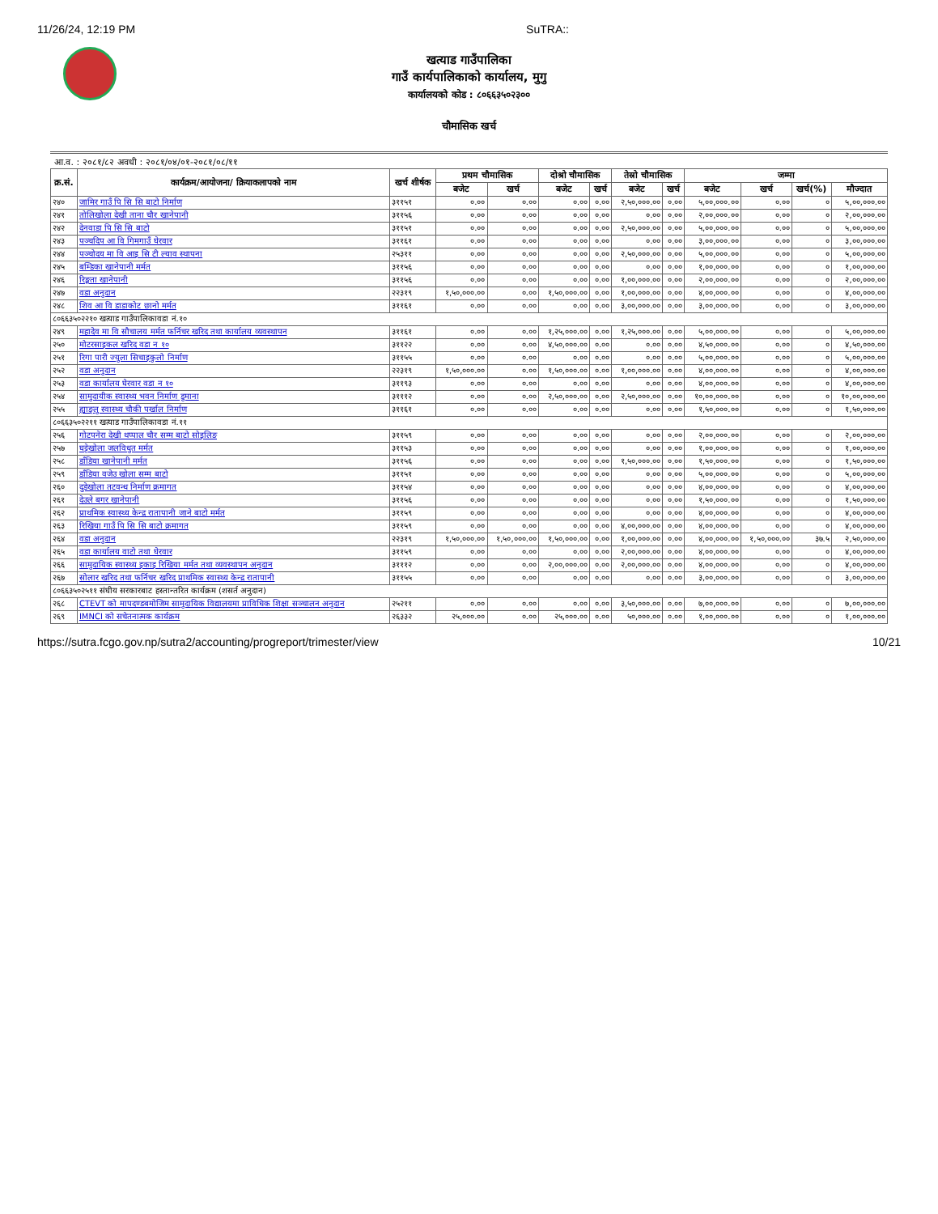11/26/24, 12:19 PM SuTRA::
खत्याड गाउँपालिका
गाउँ कार्यपालिकाको कार्यालय, मुगु
कार्यालयको कोड : ८०६६३५०२३००
चौमासिक खर्च
आ.व. : २०८१/८२ अवधी : २०८१/०४/०१-२०८१/०८/११
| क्र.सं. | कार्यक्रम/आयोजना/ क्रियाकलापको नाम | खर्च शीर्षक | प्रथम चौमासिक | | दोश्रो चौमासिक | | तेस्रो चौमासिक | | जम्मा | | | |
| --- | --- | --- | --- | --- | --- | --- | --- | --- | --- | --- | --- | --- |
| | | | बजेट | खर्च | बजेट | खर्च | बजेट | खर्च | बजेट | खर्च | खर्च(%) | मौज्दात |
| २४० | जामिर गाउँ पि सि सि बाटो निर्माण | ३११५१ | ०.०० | ०.०० | ०.०० | ०.०० | २,५०,०००.०० | ०.०० | ५,००,०००.०० | ०.०० | ० | ५,००,०००.०० |
| २४१ | तोलिखोला देखी ताना चौर खानेपानी | ३११५६ | ०.०० | ०.०० | ०.०० | ०.०० | ०.०० | ०.०० | २,००,०००.०० | ०.०० | ० | २,००,०००.०० |
| २४२ | देनवाडा पि सि सि बाटो | ३११५१ | ०.०० | ०.०० | ०.०० | ०.०० | २,५०,०००.०० | ०.०० | ५,००,०००.०० | ०.०० | ० | ५,००,०००.०० |
| २४३ | पञ्चदिप आ वि गिमगाउँ घेरवार | ३११६१ | ०.०० | ०.०० | ०.०० | ०.०० | ०.०० | ०.०० | ३,००,०००.०० | ०.०० | ० | ३,००,०००.०० |
| २४४ | पञ्चोदय मा वि आइ सि टी ल्याव स्थापना | २५३११ | ०.०० | ०.०० | ०.०० | ०.०० | २,५०,०००.०० | ०.०० | ५,००,०००.०० | ०.०० | ० | ५,००,०००.०० |
| २४५ | बम्डिका खानेपानी मर्मत | ३११५६ | ०.०० | ०.०० | ०.०० | ०.०० | ०.०० | ०.०० | १,००,०००.०० | ०.०० | ० | १,००,०००.०० |
| २४६ | रिङ्मता खानेपानी | ३११५६ | ०.०० | ०.०० | ०.०० | ०.०० | १,००,०००.०० | ०.०० | २,००,०००.०० | ०.०० | ० | २,००,०००.०० |
| २४७ | वडा अनुदान | २२३१९ | १,५०,०००.०० | ०.०० | १,५०,०००.०० | ०.०० | १,००,०००.०० | ०.०० | ४,००,०००.०० | ०.०० | ० | ४,००,०००.०० |
| २४८ | शिव आ वि डाडाकोट छानो मर्मत | ३११६१ | ०.०० | ०.०० | ०.०० | ०.०० | ३,००,०००.०० | ०.०० | ३,००,०००.०० | ०.०० | ० | ३,००,०००.०० |
| ८०६६३५०२२१० खत्याड गाउँपालिकावडा नं.१० | | | | | | | | | | | | |
| २४९ | महादेव मा वि सौचालय मर्मत फर्निचर खरिद तथा कार्यालय व्यवस्थापन | ३११६१ | ०.०० | ०.०० | १,२५,०००.०० | ०.०० | १,२५,०००.०० | ०.०० | ५,००,०००.०० | ०.०० | ० | ५,००,०००.०० |
| २५० | मोटरसाइकल खरिद वडा न १० | ३११२२ | ०.०० | ०.०० | ४,५०,०००.०० | ०.०० | ०.०० | ०.०० | ४,५०,०००.०० | ०.०० | ० | ४,५०,०००.०० |
| २५१ | रिगा पारी ज्युला सिचाइकुलो निर्माण | ३११५५ | ०.०० | ०.०० | ०.०० | ०.०० | ०.०० | ०.०० | ५,००,०००.०० | ०.०० | ० | ५,००,०००.०० |
| २५२ | वडा अनुदान | २२३१९ | १,५०,०००.०० | ०.०० | १,५०,०००.०० | ०.०० | १,००,०००.०० | ०.०० | ४,००,०००.०० | ०.०० | ० | ४,००,०००.०० |
| २५३ | वडा कार्यालय घेरवार वडा न १० | ३११९३ | ०.०० | ०.०० | ०.०० | ०.०० | ०.०० | ०.०० | ४,००,०००.०० | ०.०० | ० | ४,००,०००.०० |
| २५४ | सामुदायीक स्वास्थ्य भवन निर्माण डुमाना | ३१११२ | ०.०० | ०.०० | २,५०,०००.०० | ०.०० | २,५०,०००.०० | ०.०० | १०,००,०००.०० | ०.०० | ० | १०,००,०००.०० |
| २५५ | ह्याङ्लु स्वास्थ्य चौकी पर्खाल निर्माण | ३११६१ | ०.०० | ०.०० | ०.०० | ०.०० | ०.०० | ०.०० | १,५०,०००.०० | ०.०० | ० | १,५०,०००.०० |
| ८०६६३५०२२११ खत्याड गाउँपालिकावडा नं.११ | | | | | | | | | | | | |
| २५६ | गोटपनेरा देखी थप्पाल चौर सम्म बाटो सोइलिङ | ३११५९ | ०.०० | ०.०० | ०.०० | ०.०० | ०.०० | ०.०० | २,००,०००.०० | ०.०० | ० | २,००,०००.०० |
| २५७ | घट्टेखोला जलविधुत मर्मत | ३११५३ | ०.०० | ०.०० | ०.०० | ०.०० | ०.०० | ०.०० | १,००,०००.०० | ०.०० | ० | १,००,०००.०० |
| २५८ | डाँडिया खानेपानी मर्मत | ३११५६ | ०.०० | ०.०० | ०.०० | ०.०० | १,५०,०००.०० | ०.०० | १,५०,०००.०० | ०.०० | ० | १,५०,०००.०० |
| २५९ | डाँडिया वजेउ खोला सम्म बाटो | ३११५१ | ०.०० | ०.०० | ०.०० | ०.०० | ०.०० | ०.०० | ५,००,०००.०० | ०.०० | ० | ५,००,०००.०० |
| २६० | दुडेखोला तटवन्ध निर्माण क्रमागत | ३११५४ | ०.०० | ०.०० | ०.०० | ०.०० | ०.०० | ०.०० | ४,००,०००.०० | ०.०० | ० | ४,००,०००.०० |
| २६१ | देउले बगर खानेपानी | ३११५६ | ०.०० | ०.०० | ०.०० | ०.०० | ०.०० | ०.०० | १,५०,०००.०० | ०.०० | ० | १,५०,०००.०० |
| २६२ | प्राथमिक स्वास्थ्य केन्द्र रातापानी जाने बाटो मर्मत | ३११५९ | ०.०० | ०.०० | ०.०० | ०.०० | ०.०० | ०.०० | ४,००,०००.०० | ०.०० | ० | ४,००,०००.०० |
| २६३ | रिखिया गाउँ पि सि सि बाटो क्रमागत | ३११५९ | ०.०० | ०.०० | ०.०० | ०.०० | ४,००,०००.०० | ०.०० | ४,००,०००.०० | ०.०० | ० | ४,००,०००.०० |
| २६४ | वडा अनुदान | २२३१९ | १,५०,०००.०० | १,५०,०००.०० | १,५०,०००.०० | ०.०० | १,००,०००.०० | ०.०० | ४,००,०००.०० | १,५०,०००.०० | ३७.५ | २,५०,०००.०० |
| २६५ | वडा कार्यालय वाटो तथा घेरवार | ३११५९ | ०.०० | ०.०० | ०.०० | ०.०० | २,००,०००.०० | ०.०० | ४,००,०००.०० | ०.०० | ० | ४,००,०००.०० |
| २६६ | सामुदायिक स्वास्थ्य इकाइ रिखिया मर्मत तथा व्यवस्थापन अनुदान | ३१११२ | ०.०० | ०.०० | २,००,०००.०० | ०.०० | २,००,०००.०० | ०.०० | ४,००,०००.०० | ०.०० | ० | ४,००,०००.०० |
| २६७ | सोलार खरिद तथा फर्निचर खरिद प्राथमिक स्वास्थ्य केन्द्र रातापानी | ३११५५ | ०.०० | ०.०० | ०.०० | ०.०० | ०.०० | ०.०० | ३,००,०००.०० | ०.०० | ० | ३,००,०००.०० |
| ८०६६३५०२५११ संघीय सरकारबाट हस्तान्तरित कार्यक्रम (शसर्त अनुदान) | | | | | | | | | | | | |
| २६८ | CTEVT को मापदण्डबमोजिम सामुदायिक विद्यालयमा प्राविधिक शिक्षा सञ्चालन अनुदान | २५२११ | ०.०० | ०.०० | ०.०० | ०.०० | ३,५०,०००.०० | ०.०० | ७,००,०००.०० | ०.०० | ० | ७,००,०००.०० |
| २६९ | IMNCI को सचेतनात्मक कार्यक्रम | २६३३२ | २५,०००.०० | ०.०० | २५,०००.०० | ०.०० | ५०,०००.०० | ०.०० | १,००,०००.०० | ०.०० | ० | १,००,०००.०० |
https://sutra.fcgo.gov.np/sutra2/accounting/progreport/trimester/view 10/21